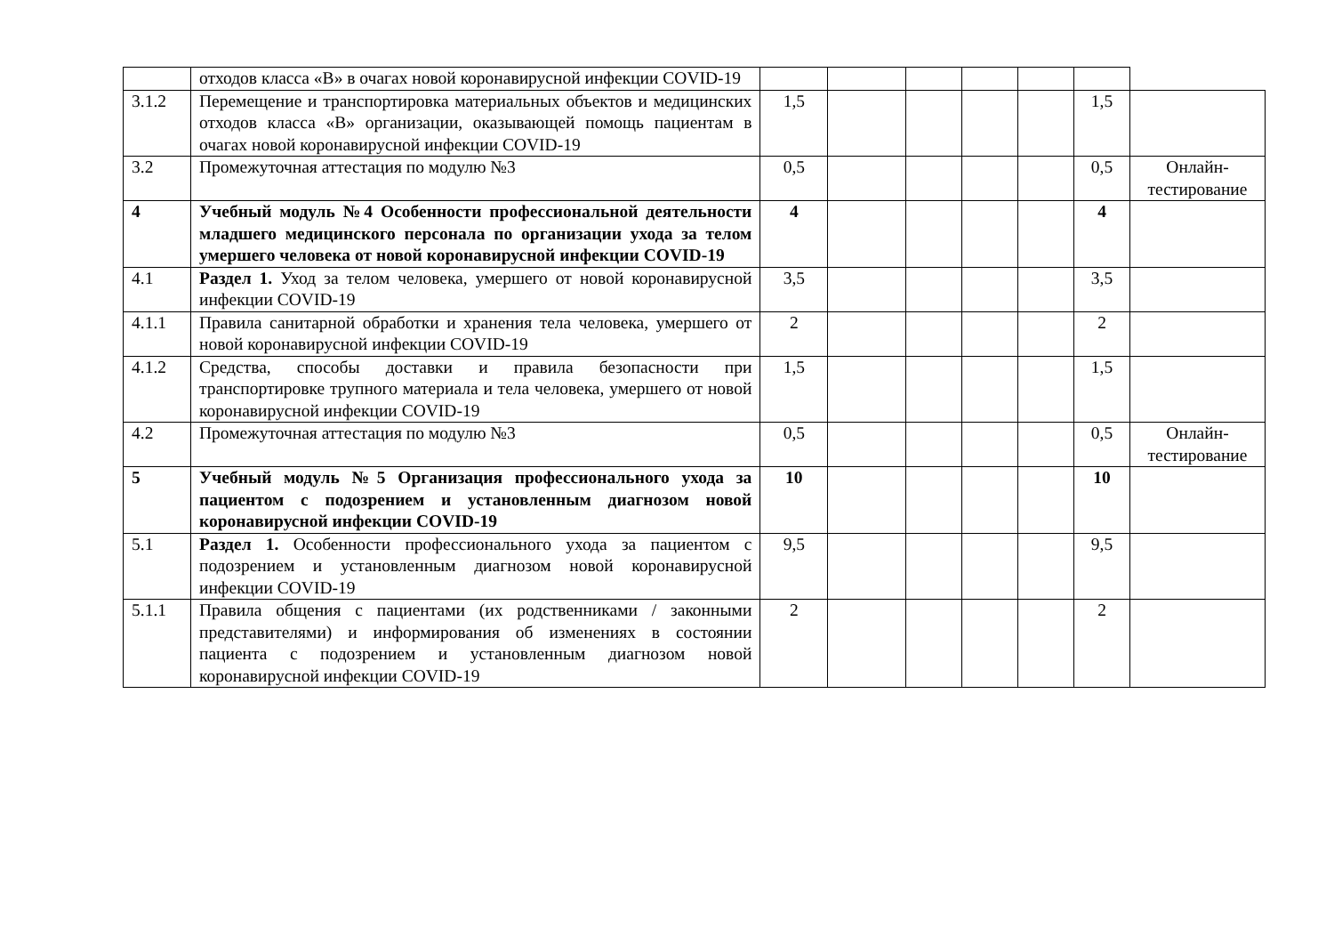| | отходов класса «В» в очагах новой коронавирусной инфекции COVID-19 | | | | | | | |
| 3.1.2 | Перемещение и транспортировка материальных объектов и медицинских отходов класса «В» организации, оказывающей помощь пациентам в очагах новой коронавирусной инфекции COVID-19 | 1,5 | | | | | 1,5 | |
| 3.2 | Промежуточная аттестация по модулю №3 | 0,5 | | | | | 0,5 | Онлайн-тестирование |
| 4 | Учебный модуль №4 Особенности профессиональной деятельности младшего медицинского персонала по организации ухода за телом умершего человека от новой коронавирусной инфекции COVID-19 | 4 | | | | | 4 | |
| 4.1 | Раздел 1. Уход за телом человека, умершего от новой коронавирусной инфекции COVID-19 | 3,5 | | | | | 3,5 | |
| 4.1.1 | Правила санитарной обработки и хранения тела человека, умершего от новой коронавирусной инфекции COVID-19 | 2 | | | | | 2 | |
| 4.1.2 | Средства, способы доставки и правила безопасности при транспортировке трупного материала и тела человека, умершего от новой коронавирусной инфекции COVID-19 | 1,5 | | | | | 1,5 | |
| 4.2 | Промежуточная аттестация по модулю №3 | 0,5 | | | | | 0,5 | Онлайн-тестирование |
| 5 | Учебный модуль №5 Организация профессионального ухода за пациентом с подозрением и установленным диагнозом новой коронавирусной инфекции COVID-19 | 10 | | | | | 10 | |
| 5.1 | Раздел 1. Особенности профессионального ухода за пациентом с подозрением и установленным диагнозом новой коронавирусной инфекции COVID-19 | 9,5 | | | | | 9,5 | |
| 5.1.1 | Правила общения с пациентами (их родственниками / законными представителями) и информирования об изменениях в состоянии пациента с подозрением и установленным диагнозом новой коронавирусной инфекции COVID-19 | 2 | | | | | 2 | |